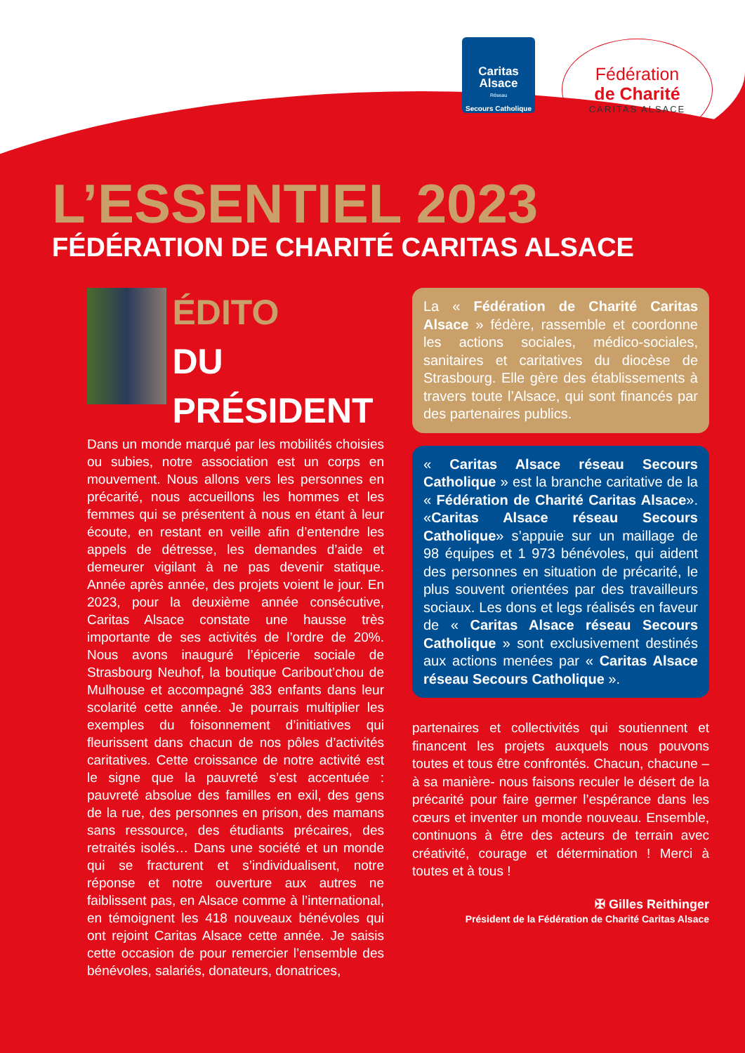Caritas
Alsace
Réseau
Secours Catholique
Fédération
de Charité
CARITAS ALSACE
L’ESSENTIEL 2023
FÉDÉRATION DE CHARITÉ CARITAS ALSACE
ÉDITO
DU PRÉSIDENT
Dans un monde marqué par les mobilités choisies ou subies, notre association est un corps en mouvement. Nous allons vers les personnes en précarité, nous accueillons les hommes et les femmes qui se présentent à nous en étant à leur écoute, en restant en veille afin d’entendre les appels de détresse, les demandes d’aide et demeurer vigilant à ne pas devenir statique. Année après année, des projets voient le jour. En 2023, pour la deuxième année consécutive, Caritas Alsace constate une hausse très importante de ses activités de l’ordre de 20%. Nous avons inauguré l’épicerie sociale de Strasbourg Neuhof, la boutique Caribout’chou de Mulhouse et accompagné 383 enfants dans leur scolarité cette année. Je pourrais multiplier les exemples du foisonnement d’initiatives qui fleurissent dans chacun de nos pôles d’activités caritatives. Cette croissance de notre activité est le signe que la pauvreté s’est accentuée : pauvreté absolue des familles en exil, des gens de la rue, des personnes en prison, des mamans sans ressource, des étudiants précaires, des retraités isolés… Dans une société et un monde qui se fracturent et s’individualisent, notre réponse et notre ouverture aux autres ne faiblissent pas, en Alsace comme à l’international, en témoignent les 418 nouveaux bénévoles qui ont rejoint Caritas Alsace cette année. Je saisis cette occasion de pour remercier l’ensemble des bénévoles, salariés, donateurs, donatrices,
La « Fédération de Charité Caritas Alsace » fédère, rassemble et coordonne les actions sociales, médico-sociales, sanitaires et caritatives du diocèse de Strasbourg. Elle gère des établissements à travers toute l’Alsace, qui sont financés par des partenaires publics.
« Caritas Alsace réseau Secours Catholique » est la branche caritative de la « Fédération de Charité Caritas Alsace». «Caritas Alsace réseau Secours Catholique» s’appuie sur un maillage de 98 équipes et 1 973 bénévoles, qui aident des personnes en situation de précarité, le plus souvent orientées par des travailleurs sociaux. Les dons et legs réalisés en faveur de « Caritas Alsace réseau Secours Catholique » sont exclusivement destinés aux actions menées par « Caritas Alsace réseau Secours Catholique ».
partenaires et collectivités qui soutiennent et financent les projets auxquels nous pouvons toutes et tous être confrontés. Chacun, chacune –à sa manière- nous faisons reculer le désert de la précarité pour faire germer l’espérance dans les cœurs et inventer un monde nouveau. Ensemble, continuons à être des acteurs de terrain avec créativité, courage et détermination ! Merci à toutes et à tous !
✠ Gilles Reithinger
Président de la Fédération de Charité Caritas Alsace